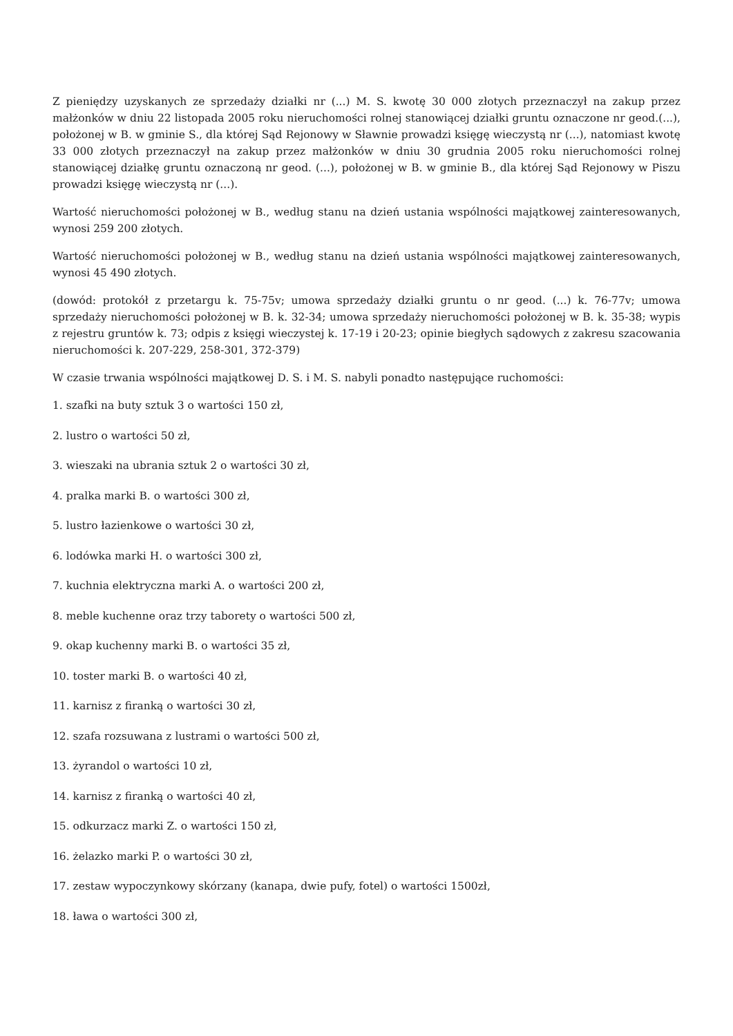Z pieniędzy uzyskanych ze sprzedaży działki nr (...) M. S. kwotę 30 000 złotych przeznaczył na zakup przez małżonków w dniu 22 listopada 2005 roku nieruchomości rolnej stanowiącej działki gruntu oznaczone nr geod.(...), położonej w B. w gminie S., dla której Sąd Rejonowy w Sławnie prowadzi księgę wieczystą nr (...), natomiast kwotę 33 000 złotych przeznaczył na zakup przez małżonków w dniu 30 grudnia 2005 roku nieruchomości rolnej stanowiącej działkę gruntu oznaczoną nr geod. (...), położonej w B. w gminie B., dla której Sąd Rejonowy w Piszu prowadzi księgę wieczystą nr (...).
Wartość nieruchomości położonej w B., według stanu na dzień ustania wspólności majątkowej zainteresowanych, wynosi 259 200 złotych.
Wartość nieruchomości położonej w B., według stanu na dzień ustania wspólności majątkowej zainteresowanych, wynosi 45 490 złotych.
(dowód: protokół z przetargu k. 75-75v; umowa sprzedaży działki gruntu o nr geod. (...) k. 76-77v; umowa sprzedaży nieruchomości położonej w B. k. 32-34; umowa sprzedaży nieruchomości położonej w B. k. 35-38; wypis z rejestru gruntów k. 73; odpis z księgi wieczystej k. 17-19 i 20-23; opinie biegłych sądowych z zakresu szacowania nieruchomości k. 207-229, 258-301, 372-379)
W czasie trwania wspólności majątkowej D. S. i M. S. nabyli ponadto następujące ruchomości:
1. szafki na buty sztuk 3 o wartości 150 zł,
2. lustro o wartości 50 zł,
3. wieszaki na ubrania sztuk 2 o wartości 30 zł,
4. pralka marki B. o wartości 300 zł,
5. lustro łazienkowe o wartości 30 zł,
6. lodówka marki H. o wartości 300 zł,
7. kuchnia elektryczna marki A. o wartości 200 zł,
8. meble kuchenne oraz trzy taborety o wartości 500 zł,
9. okap kuchenny marki B. o wartości 35 zł,
10. toster marki B. o wartości 40 zł,
11. karnisz z firanką o wartości 30 zł,
12. szafa rozsuwana z lustrami o wartości 500 zł,
13. żyrandol o wartości 10 zł,
14. karnisz z firanką o wartości 40 zł,
15. odkurzacz marki Z. o wartości 150 zł,
16. żelazko marki P. o wartości 30 zł,
17. zestaw wypoczynkowy skórzany (kanapa, dwie pufy, fotel) o wartości 1500zł,
18. ława o wartości 300 zł,